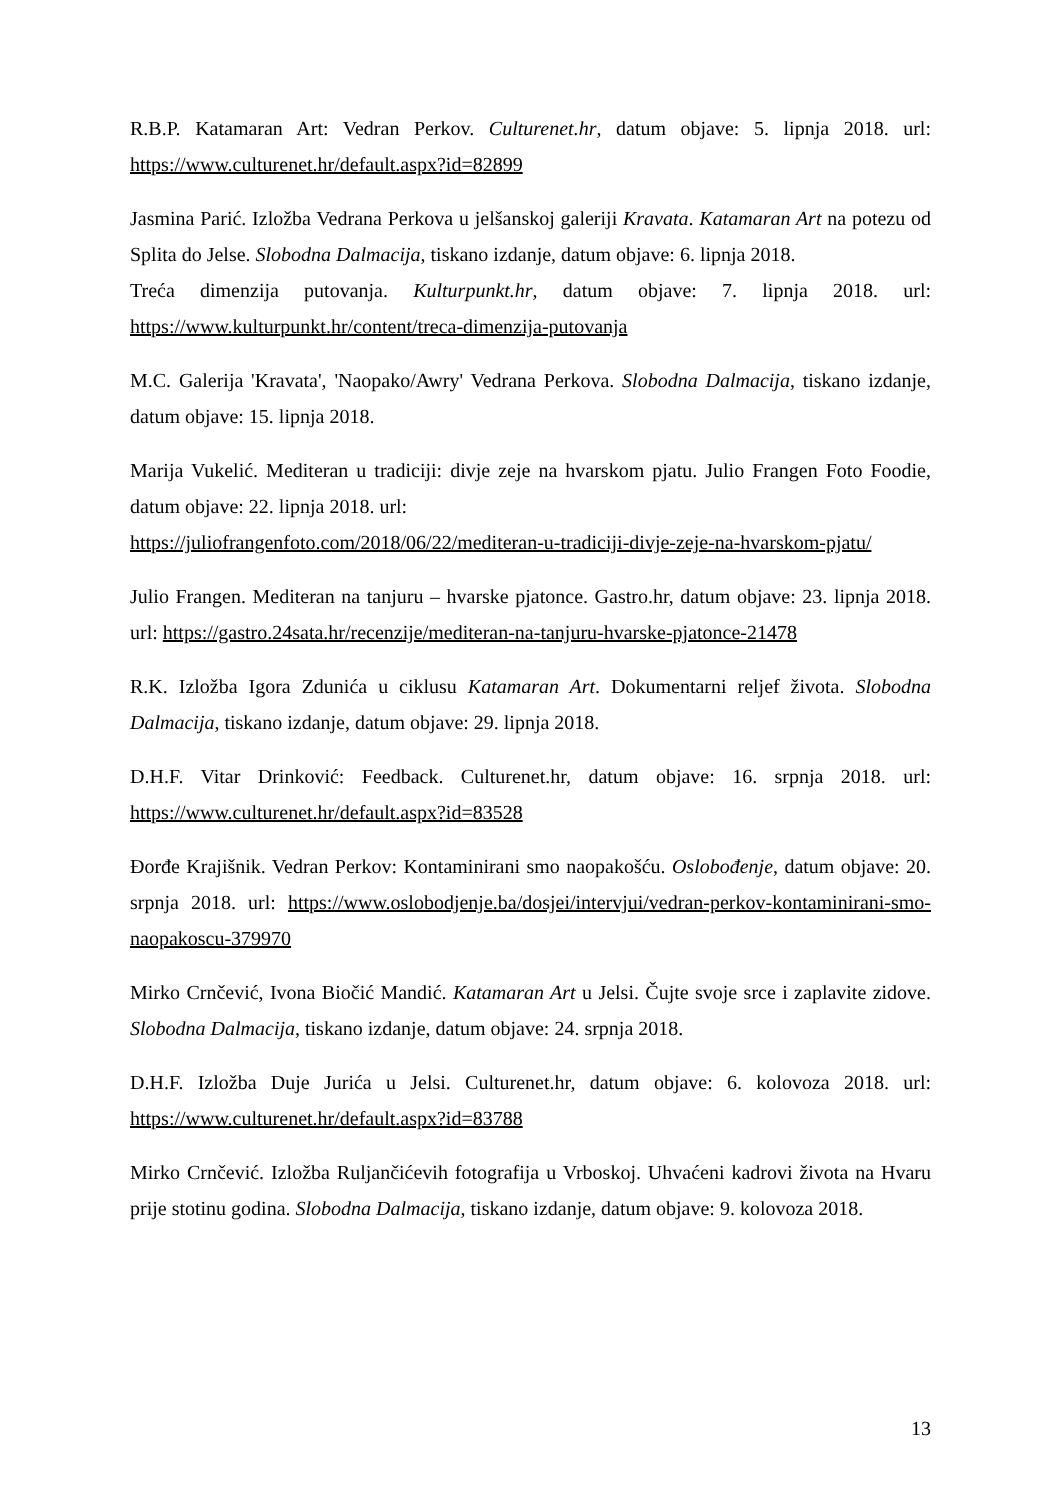R.B.P. Katamaran Art: Vedran Perkov. Culturenet.hr, datum objave: 5. lipnja 2018. url: https://www.culturenet.hr/default.aspx?id=82899
Jasmina Parić. Izložba Vedrana Perkova u jelšanskoj galeriji Kravata. Katamaran Art na potezu od Splita do Jelse. Slobodna Dalmacija, tiskano izdanje, datum objave: 6. lipnja 2018.
Treća dimenzija putovanja. Kulturpunkt.hr, datum objave: 7. lipnja 2018. url: https://www.kulturpunkt.hr/content/treca-dimenzija-putovanja
M.C. Galerija 'Kravata', 'Naopako/Awry' Vedrana Perkova. Slobodna Dalmacija, tiskano izdanje, datum objave: 15. lipnja 2018.
Marija Vukelić. Mediteran u tradiciji: divje zeje na hvarskom pjatu. Julio Frangen Foto Foodie, datum objave: 22. lipnja 2018. url:
https://juliofrangenfoto.com/2018/06/22/mediteran-u-tradiciji-divje-zeje-na-hvarskom-pjatu/
Julio Frangen. Mediteran na tanjuru – hvarske pjatonce. Gastro.hr, datum objave: 23. lipnja 2018. url: https://gastro.24sata.hr/recenzije/mediteran-na-tanjuru-hvarske-pjatonce-21478
R.K. Izložba Igora Zdunića u ciklusu Katamaran Art. Dokumentarni reljef života. Slobodna Dalmacija, tiskano izdanje, datum objave: 29. lipnja 2018.
D.H.F. Vitar Drinković: Feedback. Culturenet.hr, datum objave: 16. srpnja 2018. url: https://www.culturenet.hr/default.aspx?id=83528
Đorđe Krajišnik. Vedran Perkov: Kontaminirani smo naopakošću. Oslobođenje, datum objave: 20. srpnja 2018. url: https://www.oslobodjenje.ba/dosjei/intervjui/vedran-perkov-kontaminirani-smo-naopakoscu-379970
Mirko Crnčević, Ivona Biočić Mandić. Katamaran Art u Jelsi. Čujte svoje srce i zaplavite zidove. Slobodna Dalmacija, tiskano izdanje, datum objave: 24. srpnja 2018.
D.H.F. Izložba Duje Jurića u Jelsi. Culturenet.hr, datum objave: 6. kolovoza 2018. url: https://www.culturenet.hr/default.aspx?id=83788
Mirko Crnčević. Izložba Ruljančićevih fotografija u Vrboskoj. Uhvaćeni kadrovi života na Hvaru prije stotinu godina. Slobodna Dalmacija, tiskano izdanje, datum objave: 9. kolovoza 2018.
13